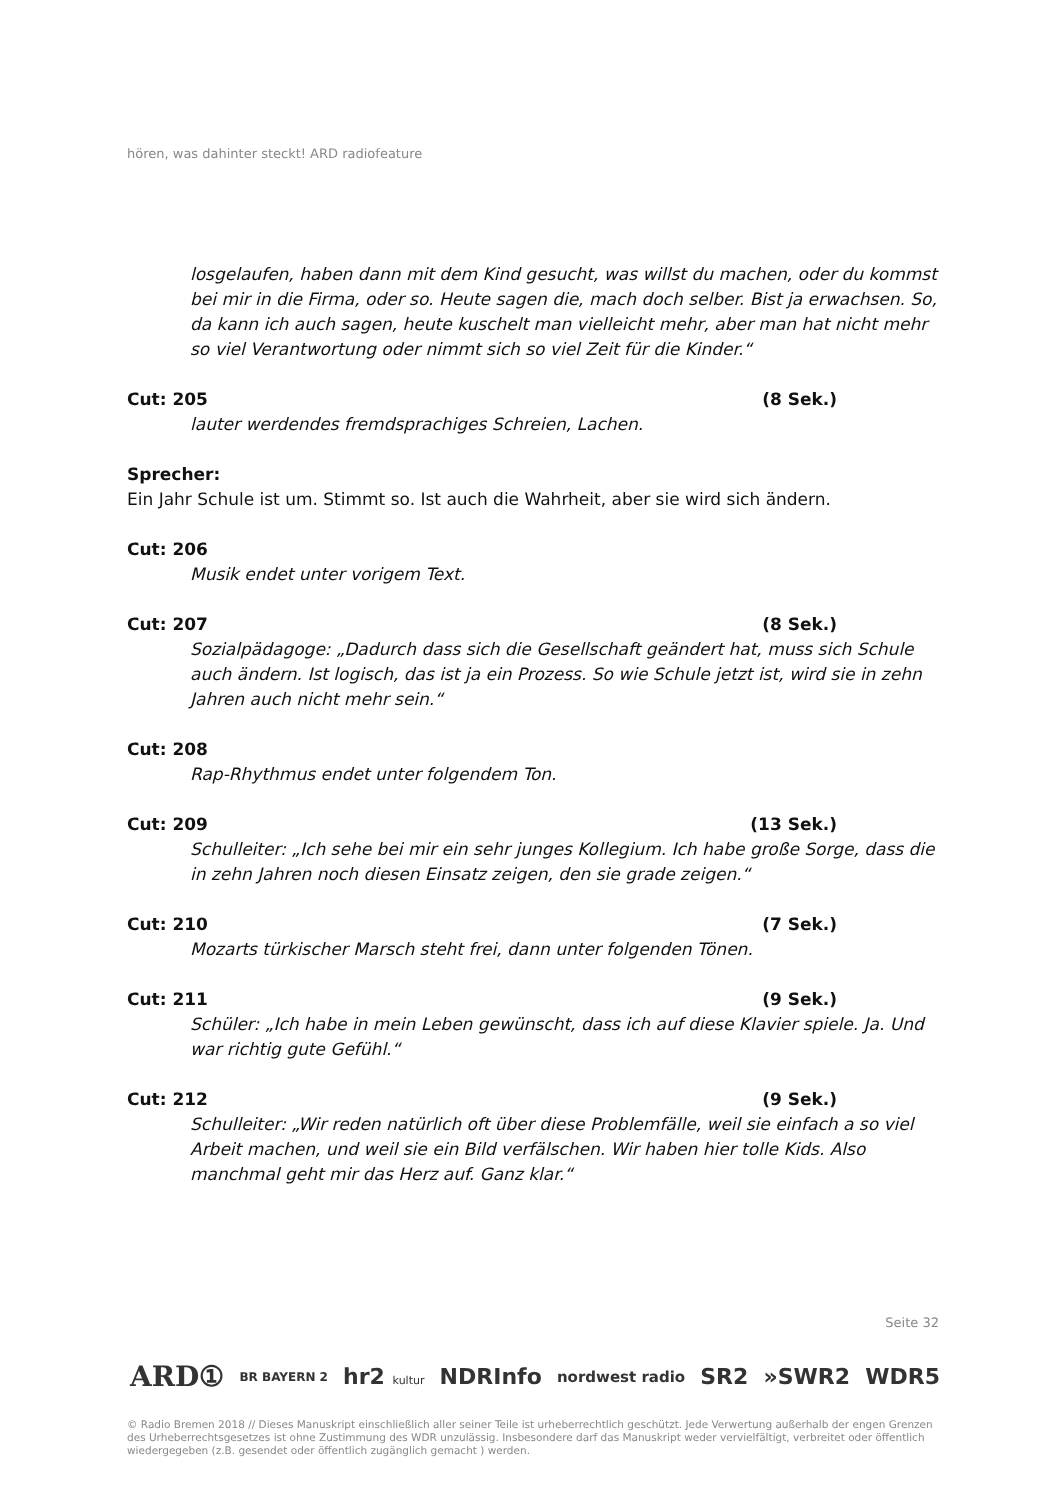hören, was dahinter steckt! ARD radiofeature
losgelaufen, haben dann mit dem Kind gesucht, was willst du machen, oder du kommst bei mir in die Firma, oder so. Heute sagen die, mach doch selber. Bist ja erwachsen. So, da kann ich auch sagen, heute kuschelt man vielleicht mehr, aber man hat nicht mehr so viel Verantwortung oder nimmt sich so viel Zeit für die Kinder.“
Cut: 205 (8 Sek.)
lauter werdendes fremdsprachiges Schreien, Lachen.
Sprecher:
Ein Jahr Schule ist um. Stimmt so. Ist auch die Wahrheit, aber sie wird sich ändern.
Cut: 206
Musik endet unter vorigem Text.
Cut: 207 (8 Sek.)
Sozialpädagoge: „Dadurch dass sich die Gesellschaft geändert hat, muss sich Schule auch ändern. Ist logisch, das ist ja ein Prozess. So wie Schule jetzt ist, wird sie in zehn Jahren auch nicht mehr sein.“
Cut: 208
Rap-Rhythmus endet unter folgendem Ton.
Cut: 209 (13 Sek.)
Schulleiter: „Ich sehe bei mir ein sehr junges Kollegium. Ich habe große Sorge, dass die in zehn Jahren noch diesen Einsatz zeigen, den sie grade zeigen.“
Cut: 210 (7 Sek.)
Mozarts türkischer Marsch steht frei, dann unter folgenden Tönen.
Cut: 211 (9 Sek.)
Schüler: „Ich habe in mein Leben gewünscht, dass ich auf diese Klavier spiele. Ja. Und war richtig gute Gefühl.“
Cut: 212 (9 Sek.)
Schulleiter: „Wir reden natürlich oft über diese Problemfälle, weil sie einfach a so viel Arbeit machen, und weil sie ein Bild verfälschen. Wir haben hier tolle Kids. Also manchmal geht mir das Herz auf. Ganz klar.“
Seite 32
ARD① BR BAYERN 2 hr2 kultur NDRInfo nordwest radio SR2 »SWR2 WDR5
© Radio Bremen 2018 // Dieses Manuskript einschließlich aller seiner Teile ist urheberrechtlich geschützt. Jede Verwertung außerhalb der engen Grenzen des Urheberrechtsgesetzes ist ohne Zustimmung des WDR unzulässig. Insbesondere darf das Manuskript weder vervielfältigt, verbreitet oder öffentlich wiedergegeben (z.B. gesendet oder öffentlich zugänglich gemacht ) werden.